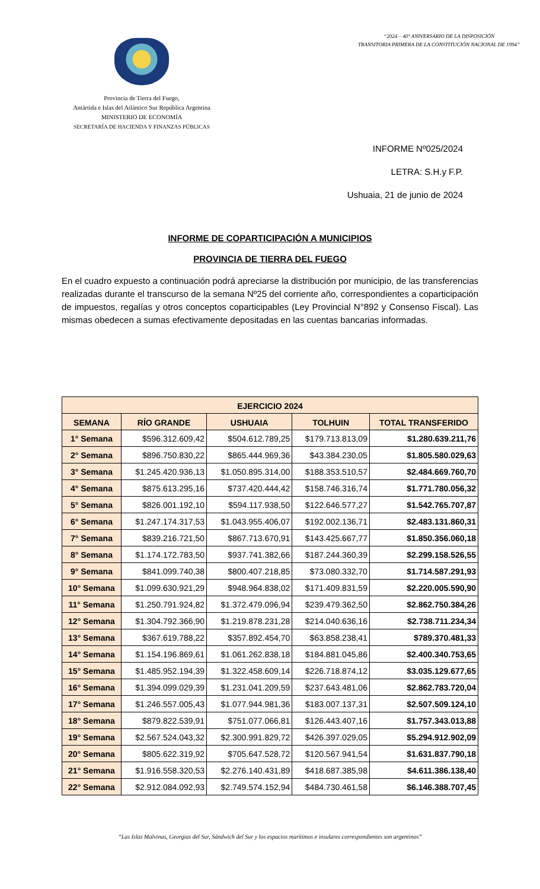Provincia de Tierra del Fuego,
Antártida e Islas del Atlántico Sur República Argentina
MINISTERIO DE ECONOMÍA
SECRETARÍA DE HACIENDA Y FINANZAS PÚBLICAS
“2024 – 40° ANIVERSARIO DE LA DISPOSICIÓN
TRANSITORIA PRIMERA DE LA CONSTITUCIÓN NACIONAL DE 1994”
INFORME Nº025/2024
LETRA: S.H.y F.P.
Ushuaia, 21 de junio de 2024
INFORME DE COPARTICIPACIÓN A MUNICIPIOS
PROVINCIA DE TIERRA DEL FUEGO
En el cuadro expuesto a continuación podrá apreciarse la distribución por municipio, de las transferencias realizadas durante el transcurso de la semana Nº25 del corriente año, correspondientes a coparticipación de impuestos, regalías y otros conceptos coparticipables (Ley Provincial N°892 y Consenso Fiscal). Las mismas obedecen a sumas efectivamente depositadas en las cuentas bancarias informadas.
| EJERCICIO 2024 | | | | |
| --- | --- | --- | --- | --- |
| SEMANA | RÍO GRANDE | USHUAIA | TOLHUIN | TOTAL TRANSFERIDO |
| 1° Semana | $596.312.609,42 | $504.612.789,25 | $179.713.813,09 | $1.280.639.211,76 |
| 2° Semana | $896.750.830,22 | $865.444.969,36 | $43.384.230,05 | $1.805.580.029,63 |
| 3° Semana | $1.245.420.936,13 | $1.050.895.314,00 | $188.353.510,57 | $2.484.669.760,70 |
| 4° Semana | $875.613.295,16 | $737.420.444,42 | $158.746.316,74 | $1.771.780.056,32 |
| 5° Semana | $826.001.192,10 | $594.117.938,50 | $122.646.577,27 | $1.542.765.707,87 |
| 6° Semana | $1.247.174.317,53 | $1.043.955.406,07 | $192.002.136,71 | $2.483.131.860,31 |
| 7° Semana | $839.216.721,50 | $867.713.670,91 | $143.425.667,77 | $1.850.356.060,18 |
| 8° Semana | $1.174.172.783,50 | $937.741.382,66 | $187.244.360,39 | $2.299.158.526,55 |
| 9° Semana | $841.099.740,38 | $800.407.218,85 | $73.080.332,70 | $1.714.587.291,93 |
| 10° Semana | $1.099.630.921,29 | $948.964.838,02 | $171.409.831,59 | $2.220.005.590,90 |
| 11° Semana | $1.250.791.924,82 | $1.372.479.096,94 | $239.479.362,50 | $2.862.750.384,26 |
| 12° Semana | $1.304.792.366,90 | $1.219.878.231,28 | $214.040.636,16 | $2.738.711.234,34 |
| 13° Semana | $367.619.788,22 | $357.892.454,70 | $63.858.238,41 | $789.370.481,33 |
| 14° Semana | $1.154.196.869,61 | $1.061.262.838,18 | $184.881.045,86 | $2.400.340.753,65 |
| 15° Semana | $1.485.952.194,39 | $1.322.458.609,14 | $226.718.874,12 | $3.035.129.677,65 |
| 16° Semana | $1.394.099.029,39 | $1.231.041.209,59 | $237.643.481,06 | $2.862.783.720,04 |
| 17° Semana | $1.246.557.005,43 | $1.077.944.981,36 | $183.007.137,31 | $2.507.509.124,10 |
| 18° Semana | $879.822.539,91 | $751.077.066,81 | $126.443.407,16 | $1.757.343.013,88 |
| 19° Semana | $2.567.524.043,32 | $2.300.991.829,72 | $426.397.029,05 | $5.294.912.902,09 |
| 20° Semana | $805.622.319,92 | $705.647.528,72 | $120.567.941,54 | $1.631.837.790,18 |
| 21° Semana | $1.916.558.320,53 | $2.276.140.431,89 | $418.687.385,98 | $4.611.386.138,40 |
| 22° Semana | $2.912.084.092,93 | $2.749.574.152,94 | $484.730.461,58 | $6.146.388.707,45 |
“Las Islas Malvinas, Georgias del Sur, Sándwich del Sur y los espacios marítimos e insulares correspondientes son argentinos”